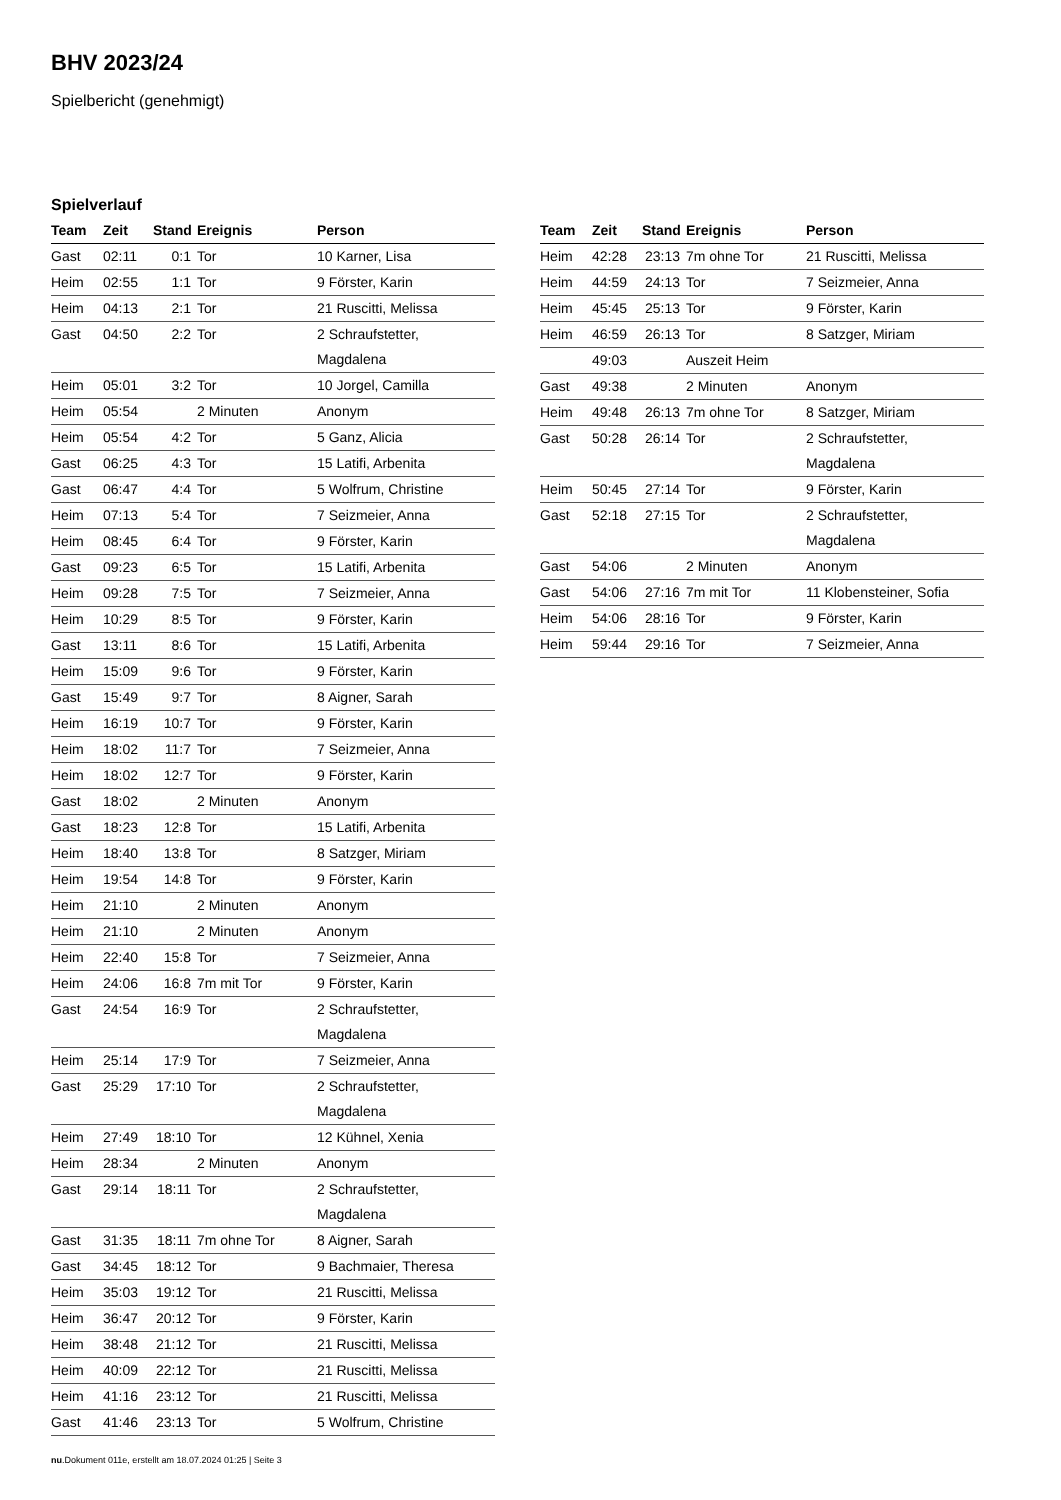BHV 2023/24
Spielbericht (genehmigt)
Spielverlauf
| Team | Zeit | Stand | Ereignis | Person |
| --- | --- | --- | --- | --- |
| Gast | 02:11 | 0:1 | Tor | 10 Karner, Lisa |
| Heim | 02:55 | 1:1 | Tor | 9 Förster, Karin |
| Heim | 04:13 | 2:1 | Tor | 21 Ruscitti, Melissa |
| Gast | 04:50 | 2:2 | Tor | 2 Schraufstetter, Magdalena |
| Heim | 05:01 | 3:2 | Tor | 10 Jorgel, Camilla |
| Heim | 05:54 | | 2 Minuten | Anonym |
| Heim | 05:54 | 4:2 | Tor | 5 Ganz, Alicia |
| Gast | 06:25 | 4:3 | Tor | 15 Latifi, Arbenita |
| Gast | 06:47 | 4:4 | Tor | 5 Wolfrum, Christine |
| Heim | 07:13 | 5:4 | Tor | 7 Seizmeier, Anna |
| Heim | 08:45 | 6:4 | Tor | 9 Förster, Karin |
| Gast | 09:23 | 6:5 | Tor | 15 Latifi, Arbenita |
| Heim | 09:28 | 7:5 | Tor | 7 Seizmeier, Anna |
| Heim | 10:29 | 8:5 | Tor | 9 Förster, Karin |
| Gast | 13:11 | 8:6 | Tor | 15 Latifi, Arbenita |
| Heim | 15:09 | 9:6 | Tor | 9 Förster, Karin |
| Gast | 15:49 | 9:7 | Tor | 8 Aigner, Sarah |
| Heim | 16:19 | 10:7 | Tor | 9 Förster, Karin |
| Heim | 18:02 | 11:7 | Tor | 7 Seizmeier, Anna |
| Heim | 18:02 | 12:7 | Tor | 9 Förster, Karin |
| Gast | 18:02 | | 2 Minuten | Anonym |
| Gast | 18:23 | 12:8 | Tor | 15 Latifi, Arbenita |
| Heim | 18:40 | 13:8 | Tor | 8 Satzger, Miriam |
| Heim | 19:54 | 14:8 | Tor | 9 Förster, Karin |
| Heim | 21:10 | | 2 Minuten | Anonym |
| Heim | 21:10 | | 2 Minuten | Anonym |
| Heim | 22:40 | 15:8 | Tor | 7 Seizmeier, Anna |
| Heim | 24:06 | 16:8 | 7m mit Tor | 9 Förster, Karin |
| Gast | 24:54 | 16:9 | Tor | 2 Schraufstetter, Magdalena |
| Heim | 25:14 | 17:9 | Tor | 7 Seizmeier, Anna |
| Gast | 25:29 | 17:10 | Tor | 2 Schraufstetter, Magdalena |
| Heim | 27:49 | 18:10 | Tor | 12 Kühnel, Xenia |
| Heim | 28:34 | | 2 Minuten | Anonym |
| Gast | 29:14 | 18:11 | Tor | 2 Schraufstetter, Magdalena |
| Gast | 31:35 | 18:11 | 7m ohne Tor | 8 Aigner, Sarah |
| Gast | 34:45 | 18:12 | Tor | 9 Bachmaier, Theresa |
| Heim | 35:03 | 19:12 | Tor | 21 Ruscitti, Melissa |
| Heim | 36:47 | 20:12 | Tor | 9 Förster, Karin |
| Heim | 38:48 | 21:12 | Tor | 21 Ruscitti, Melissa |
| Heim | 40:09 | 22:12 | Tor | 21 Ruscitti, Melissa |
| Heim | 41:16 | 23:12 | Tor | 21 Ruscitti, Melissa |
| Gast | 41:46 | 23:13 | Tor | 5 Wolfrum, Christine |
| Team | Zeit | Stand | Ereignis | Person |
| --- | --- | --- | --- | --- |
| Heim | 42:28 | 23:13 | 7m ohne Tor | 21 Ruscitti, Melissa |
| Heim | 44:59 | 24:13 | Tor | 7 Seizmeier, Anna |
| Heim | 45:45 | 25:13 | Tor | 9 Förster, Karin |
| Heim | 46:59 | 26:13 | Tor | 8 Satzger, Miriam |
| | 49:03 | | Auszeit Heim | |
| Gast | 49:38 | | 2 Minuten | Anonym |
| Heim | 49:48 | 26:13 | 7m ohne Tor | 8 Satzger, Miriam |
| Gast | 50:28 | 26:14 | Tor | 2 Schraufstetter, Magdalena |
| Heim | 50:45 | 27:14 | Tor | 9 Förster, Karin |
| Gast | 52:18 | 27:15 | Tor | 2 Schraufstetter, Magdalena |
| Gast | 54:06 | | 2 Minuten | Anonym |
| Gast | 54:06 | 27:16 | 7m mit Tor | 11 Klobensteiner, Sofia |
| Heim | 54:06 | 28:16 | Tor | 9 Förster, Karin |
| Heim | 59:44 | 29:16 | Tor | 7 Seizmeier, Anna |
nu.Dokument 011e, erstellt am 18.07.2024 01:25 | Seite 3